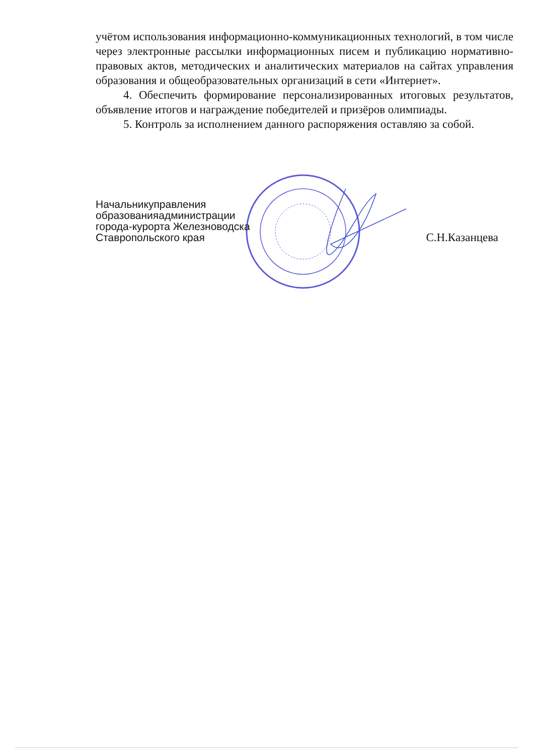учётом использования информационно-коммуникационных технологий, в том числе через электронные рассылки информационных писем и публикацию нормативно-правовых актов, методических и аналитических материалов на сайтах управления образования и общеобразовательных организаций в сети «Интернет».
4. Обеспечить формирование персонализированных итоговых результатов, объявление итогов и награждение победителей и призёров олимпиады.
5. Контроль за исполнением данного распоряжения оставляю за собой.
Начальникуправления
образованияадминистрации
города-курорта Железноводска
Ставропольского края
С.Н.Казанцева